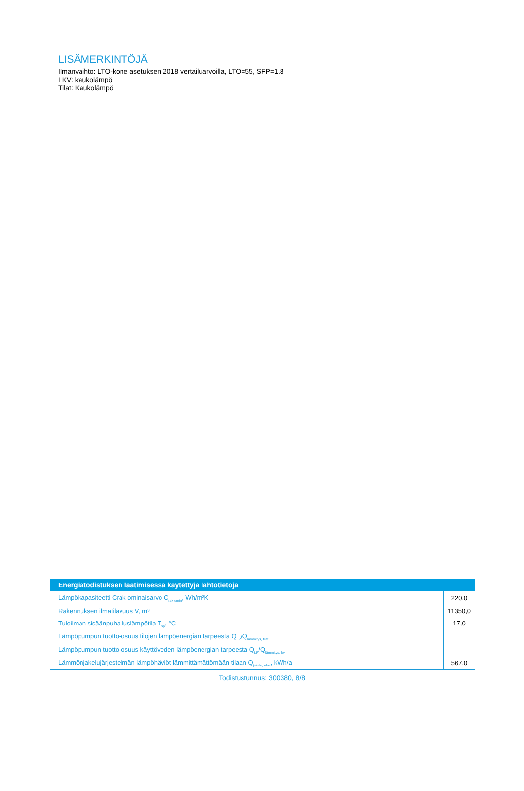LISÄMERKINTÖJÄ
Ilmanvaihto: LTO-kone asetuksen 2018 vertailuarvoilla, LTO=55, SFP=1.8
LKV: kaukolämpö
Tilat: Kaukolämpö
Energiatodistuksen laatimisessa käytettyjä lähtötietoja
| Lämpökapasiteetti Crak ominaisarvo C<sub>rak omin</sub>, Wh/m²K | 220,0 |
| Rakennuksen ilmatilavuus V, m³ | 11350,0 |
| Tuloilman sisäänpuhalluslämpötila T<sub>sp</sub>, °C | 17,0 |
| Lämpöpumpun tuotto-osuus tilojen lämpöenergian tarpeesta Q<sub>LP</sub>/Q<sub>lämmitys, tilat</sub> | |
| Lämpöpumpun tuotto-osuus käyttöveden lämpöenergian tarpeesta Q<sub>LP</sub>/Q<sub>lämmitys, lkv</sub> | |
| Lämmönjakelujärjestelmän lämpöhäviöt lämmittämättömään tilaan Q<sub>jakelu, ulos</sub>, kWh/a | 567,0 |
Todistustunnus: 300380, 8/8